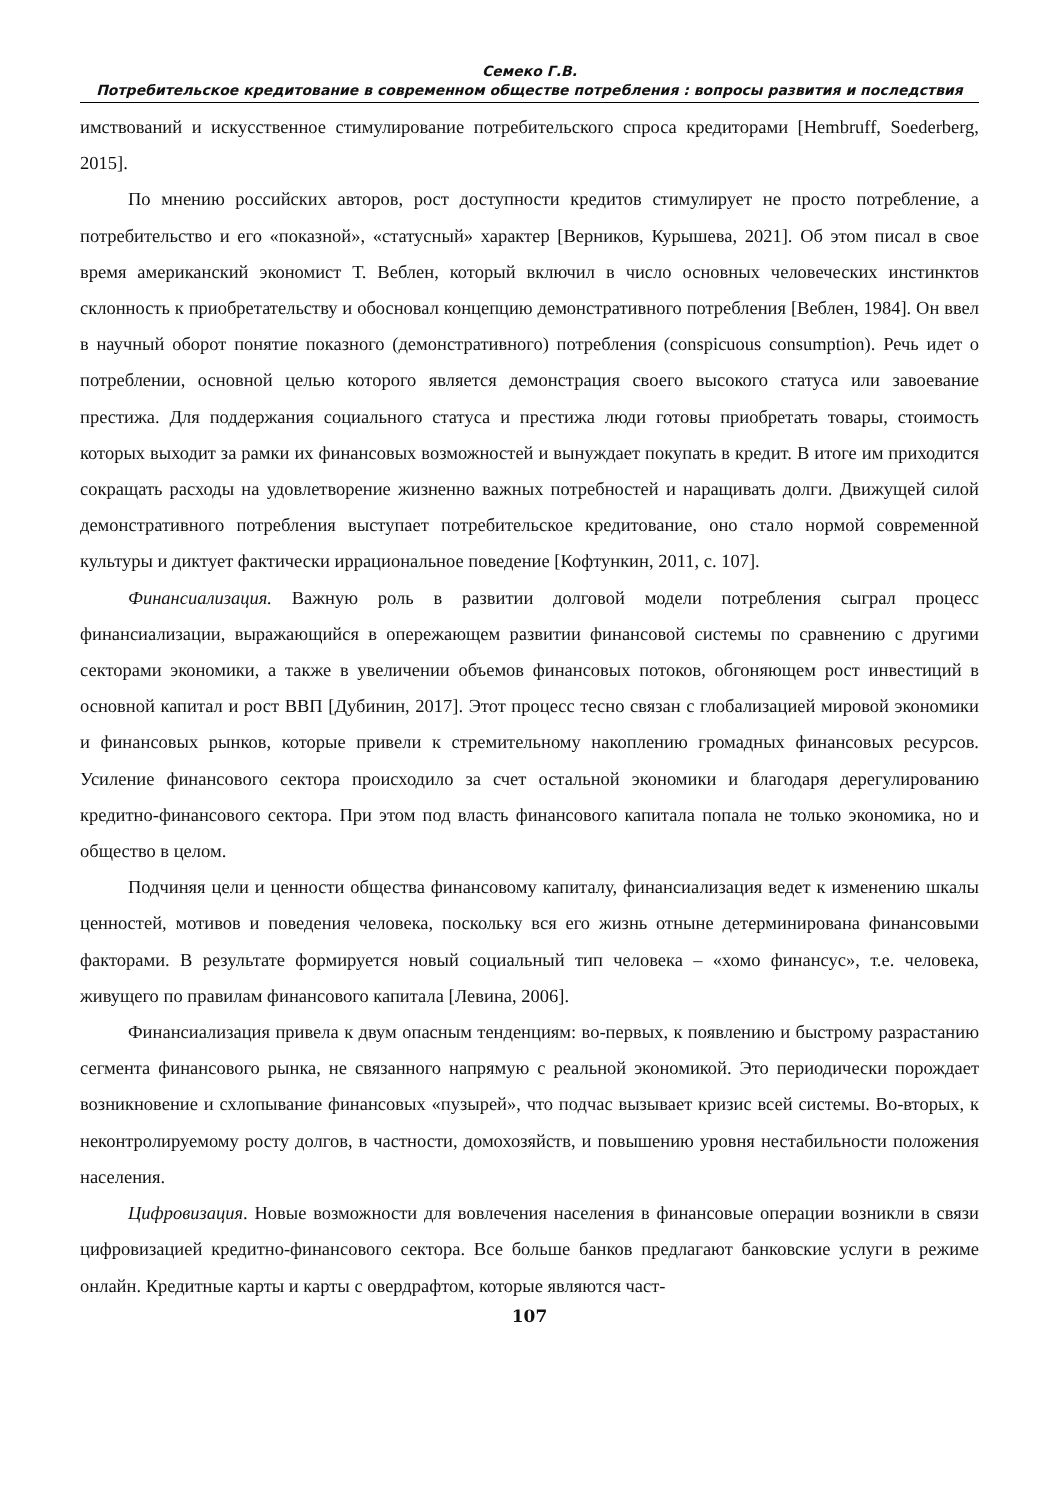Семеко Г.В.
Потребительское кредитование в современном обществе потребления : вопросы развития и последствия
имствований и искусственное стимулирование потребительского спроса кредиторами [Hembruff, Soederberg, 2015].
По мнению российских авторов, рост доступности кредитов стимулирует не просто потребление, а потребительство и его «показной», «статусный» характер [Верников, Курышева, 2021]. Об этом писал в свое время американский экономист Т. Веблен, который включил в число основных человеческих инстинктов склонность к приобретательству и обосновал концепцию демонстративного потребления [Веблен, 1984]. Он ввел в научный оборот понятие показного (демонстративного) потребления (conspicuous consumption). Речь идет о потреблении, основной целью которого является демонстрация своего высокого статуса или завоевание престижа. Для поддержания социального статуса и престижа люди готовы приобретать товары, стоимость которых выходит за рамки их финансовых возможностей и вынуждает покупать в кредит. В итоге им приходится сокращать расходы на удовлетворение жизненно важных потребностей и наращивать долги. Движущей силой демонстративного потребления выступает потребительское кредитование, оно стало нормой современной культуры и диктует фактически иррациональное поведение [Кофтункин, 2011, с. 107].
Финансиализация. Важную роль в развитии долговой модели потребления сыграл процесс финансиализации, выражающийся в опережающем развитии финансовой системы по сравнению с другими секторами экономики, а также в увеличении объемов финансовых потоков, обгоняющем рост инвестиций в основной капитал и рост ВВП [Дубинин, 2017]. Этот процесс тесно связан с глобализацией мировой экономики и финансовых рынков, которые привели к стремительному накоплению громадных финансовых ресурсов. Усиление финансового сектора происходило за счет остальной экономики и благодаря дерегулированию кредитно-финансового сектора. При этом под власть финансового капитала попала не только экономика, но и общество в целом.
Подчиняя цели и ценности общества финансовому капиталу, финансиализация ведет к изменению шкалы ценностей, мотивов и поведения человека, поскольку вся его жизнь отныне детерминирована финансовыми факторами. В результате формируется новый социальный тип человека – «хомо финансус», т.е. человека, живущего по правилам финансового капитала [Левина, 2006].
Финансиализация привела к двум опасным тенденциям: во-первых, к появлению и быстрому разрастанию сегмента финансового рынка, не связанного напрямую с реальной экономикой. Это периодически порождает возникновение и схлопывание финансовых «пузырей», что подчас вызывает кризис всей системы. Во-вторых, к неконтролируемому росту долгов, в частности, домохозяйств, и повышению уровня нестабильности положения населения.
Цифровизация. Новые возможности для вовлечения населения в финансовые операции возникли в связи цифровизацией кредитно-финансового сектора. Все больше банков предлагают банковские услуги в режиме онлайн. Кредитные карты и карты с овердрафтом, которые являются част-
107